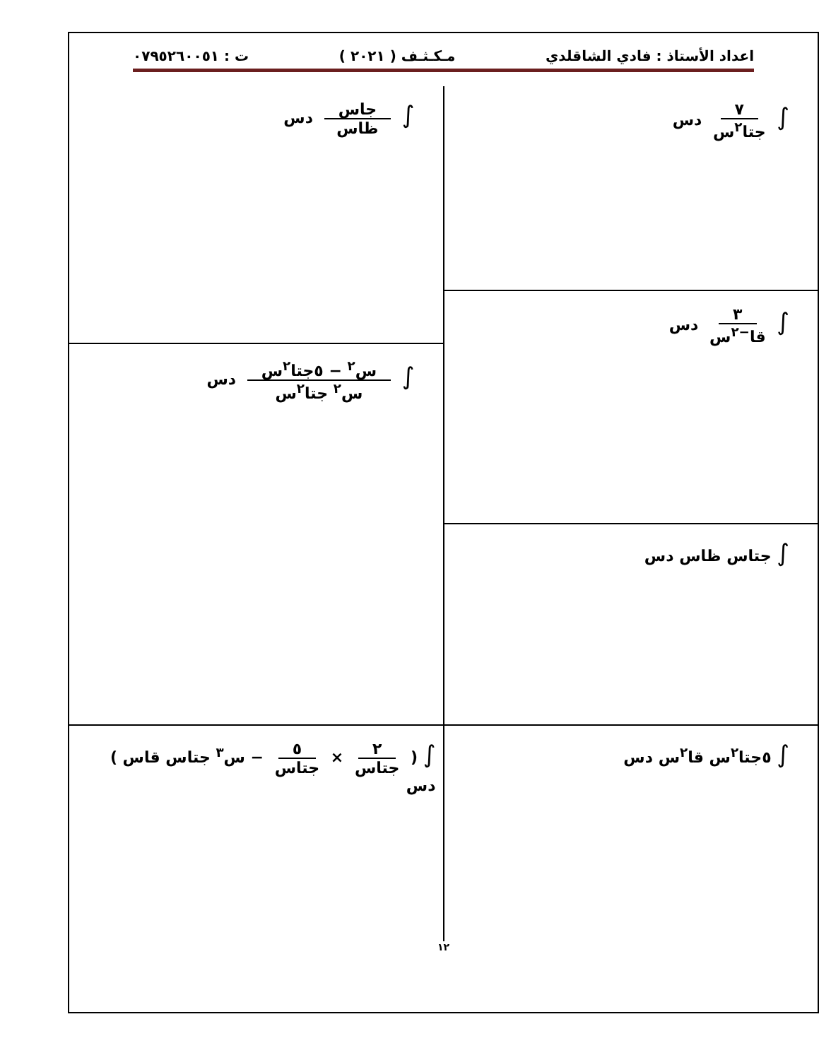اعداد الأستاذ : فادي الشاقلدي مـكـثـف ( ٢٠٢١ ) ت : ٠٧٩٥٢٦٠٠٥١
∫ ٧ جتا<sup>٢</sup>س دس
∫ ٣ قا<sup>−٢</sup>س دس
∫ جتاس ظاس دس
∫ ٥جتا<sup>٢</sup>س قا<sup>٢</sup>س دس
∫ جاس ظاس دس
∫ س<sup>٢</sup> − ٥جتا<sup>٢</sup>س س<sup>٢</sup> جتا<sup>٢</sup>س دس
∫ ( ٢ جتاس × ٥ جتاس − س<sup>٣</sup> جتاس قاس ) دس
١٢